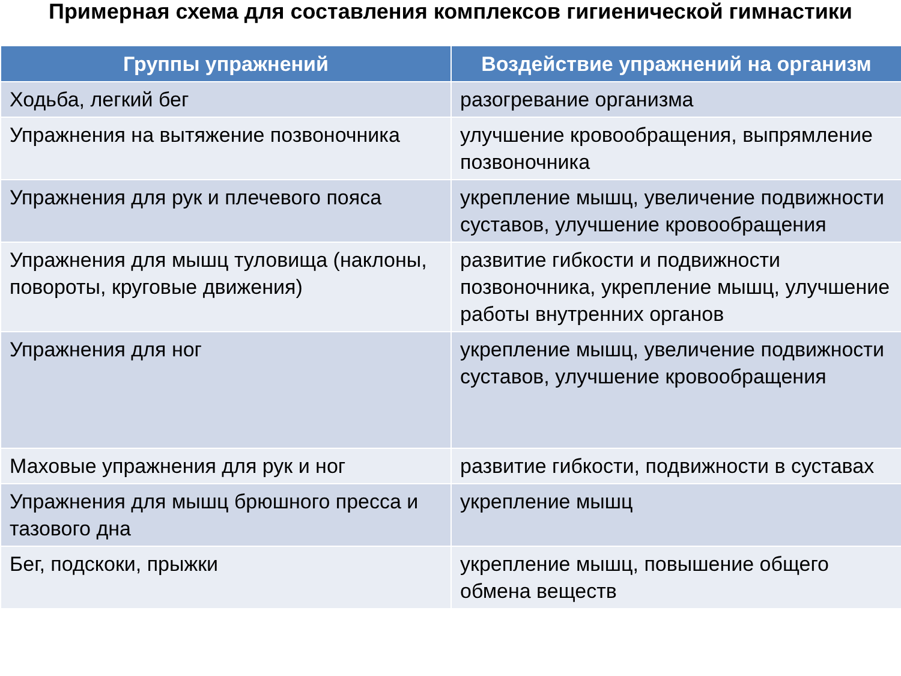Примерная схема для составления комплексов гигиенической гимнастики
| Группы упражнений | Воздействие упражнений на организм |
| --- | --- |
| Ходьба, легкий бег | разогревание организма |
| Упражнения на вытяжение позвоночника | улучшение кровообращения, выпрямление позвоночника |
| Упражнения для рук и плечевого пояса | укрепление мышц, увеличение подвижности суставов, улучшение кровообращения |
| Упражнения для мышц туловища (наклоны, повороты, круговые движения) | развитие гибкости и подвижности позвоночника, укрепление мышц, улучшение работы внутренних органов |
| Упражнения для ног | укрепление мышц, увеличение подвижности суставов, улучшение кровообращения |
| Маховые упражнения для рук и ног | развитие гибкости, подвижности в суставах |
| Упражнения для мышц брюшного пресса и тазового дна | укрепление мышц |
| Бег, подскоки, прыжки | укрепление мышц, повышение общего обмена веществ |